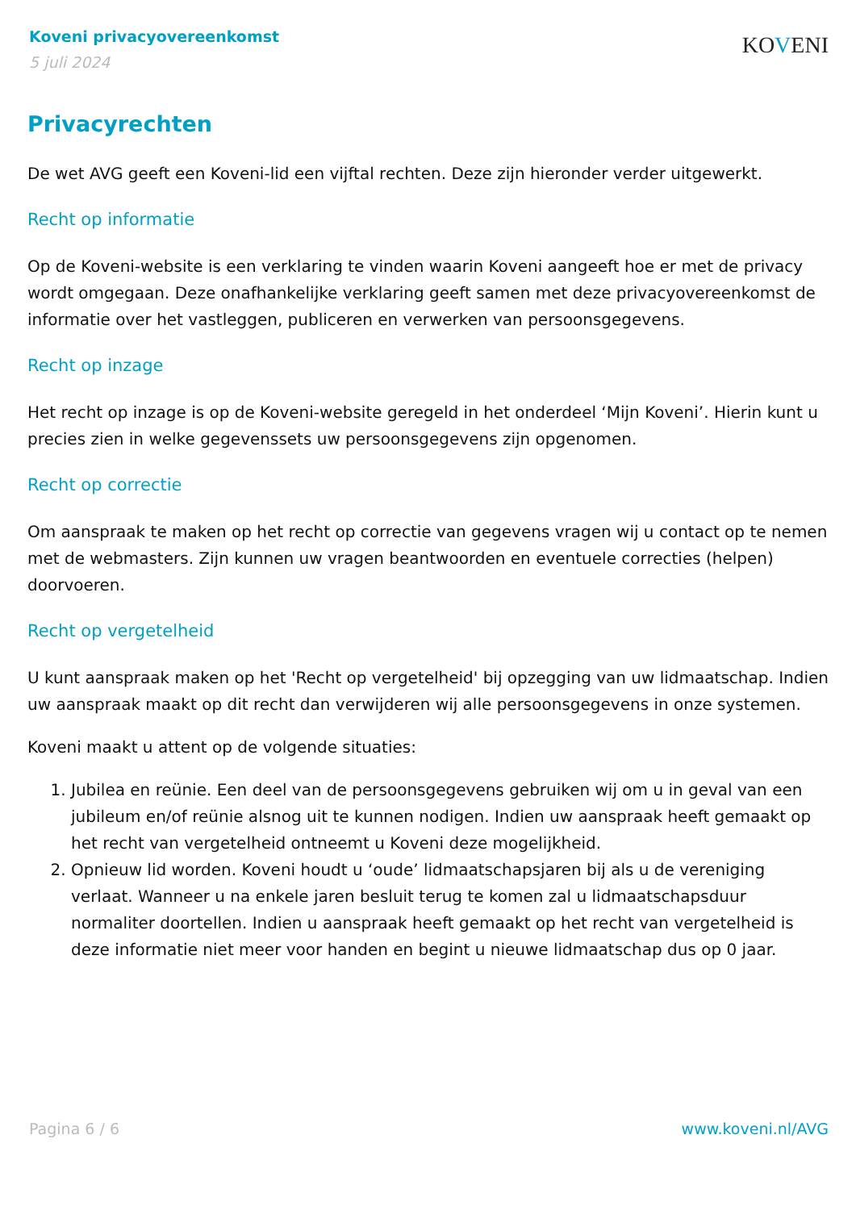Koveni privacyovereenkomst
5 juli 2024
KOVENI
Privacyrechten
De wet AVG geeft een Koveni-lid een vijftal rechten. Deze zijn hieronder verder uitgewerkt.
Recht op informatie
Op de Koveni-website is een verklaring te vinden waarin Koveni aangeeft hoe er met de privacy wordt omgegaan. Deze onafhankelijke verklaring geeft samen met deze privacyovereenkomst de informatie over het vastleggen, publiceren en verwerken van persoonsgegevens.
Recht op inzage
Het recht op inzage is op de Koveni-website geregeld in het onderdeel ‘Mijn Koveni’. Hierin kunt u precies zien in welke gegevenssets uw persoonsgegevens zijn opgenomen.
Recht op correctie
Om aanspraak te maken op het recht op correctie van gegevens vragen wij u contact op te nemen met de webmasters. Zijn kunnen uw vragen beantwoorden en eventuele correcties (helpen) doorvoeren.
Recht op vergetelheid
U kunt aanspraak maken op het 'Recht op vergetelheid' bij opzegging van uw lidmaatschap. Indien uw aanspraak maakt op dit recht dan verwijderen wij alle persoonsgegevens in onze systemen.
Koveni maakt u attent op de volgende situaties:
1. Jubilea en reünie. Een deel van de persoonsgegevens gebruiken wij om u in geval van een jubileum en/of reünie alsnog uit te kunnen nodigen. Indien uw aanspraak heeft gemaakt op het recht van vergetelheid ontneemt u Koveni deze mogelijkheid.
2. Opnieuw lid worden. Koveni houdt u ‘oude’ lidmaatschapsjaren bij als u de vereniging verlaat. Wanneer u na enkele jaren besluit terug te komen zal u lidmaatschapsduur normaliter doortellen. Indien u aanspraak heeft gemaakt op het recht van vergetelheid is deze informatie niet meer voor handen en begint u nieuwe lidmaatschap dus op 0 jaar.
Pagina 6 / 6 www.koveni.nl/AVG